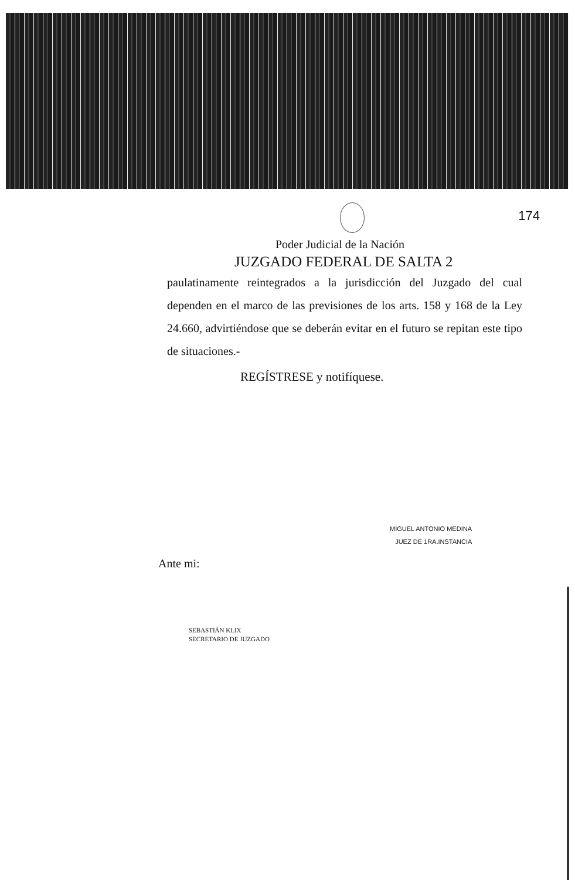174
Poder Judicial de la Nación
JUZGADO FEDERAL DE SALTA 2
paulatinamente reintegrados a la jurisdicción del Juzgado del cual dependen en el marco de las previsiones de los arts. 158 y 168 de la Ley 24.660, advirtiéndose que se deberán evitar en el futuro se repitan este tipo de situaciones.-
REGÍSTRESE y notifíquese.
MIGUEL ANTONIO MEDINA
JUEZ DE 1RA.INSTANCIA
Ante mi:
SEBASTIÁN KLIX
SECRETARIO DE JUZGADO